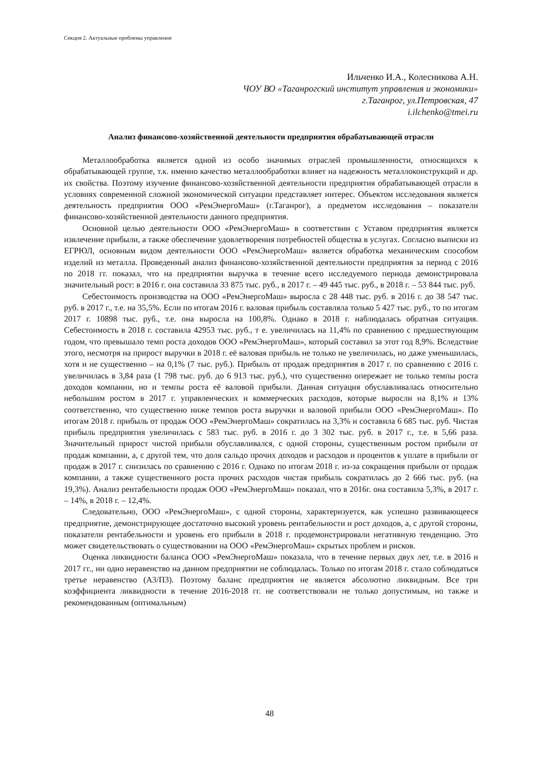Секция 2. Актуальные проблемы управления
Ильченко И.А., Колесникова А.Н.
ЧОУ ВО «Таганрогский институт управления и экономики»
г.Таганрог, ул.Петровская, 47
i.ilchenko@tmei.ru
Анализ финансово-хозяйственной деятельности предприятия обрабатывающей отрасли
Металлообработка является одной из особо значимых отраслей промышленности, относящихся к обрабатывающей группе, т.к. именно качество металлообработки влияет на надежность металлоконструкций и др. их свойства. Поэтому изучение финансово-хозяйственной деятельности предприятия обрабатывающей отрасли в условиях современной сложной экономической ситуации представляет интерес. Объектом исследования является деятельность предприятия ООО «РемЭнергоМаш» (г.Таганрог), а предметом исследования – показатели финансово-хозяйственной деятельности данного предприятия.
Основной целью деятельности ООО «РемЭнергоМаш» в соответствии с Уставом предприятия является извлечение прибыли, а также обеспечение удовлетворения потребностей общества в услугах. Согласно выписки из ЕГРЮЛ, основным видом деятельности ООО «РемЭнергоМаш» является обработка механическим способом изделий из металла. Проведенный анализ финансово-хозяйственной деятельности предприятия за период с 2016 по 2018 гг. показал, что на предприятии выручка в течение всего исследуемого периода демонстрировала значительный рост: в 2016 г. она составила 33 875 тыс. руб., в 2017 г. – 49 445 тыс. руб., в 2018 г. – 53 844 тыс. руб.
Себестоимость производства на ООО «РемЭнергоМаш» выросла с 28 448 тыс. руб. в 2016 г. до 38 547 тыс. руб. в 2017 г., т.е. на 35,5%. Если по итогам 2016 г. валовая прибыль составляла только 5 427 тыс. руб., то по итогам 2017 г. 10898 тыс. руб., т.е. она выросла на 100,8%. Однако в 2018 г. наблюдалась обратная ситуация. Себестоимость в 2018 г. составила 42953 тыс. руб., т е. увеличилась на 11,4% по сравнению с предшествующим годом, что превышало темп роста доходов ООО «РемЭнергоМаш», который составил за этот год 8,9%. Вследствие этого, несмотря на прирост выручки в 2018 г. её валовая прибыль не только не увеличилась, но даже уменьшилась, хотя и не существенно – на 0,1% (7 тыс. руб.). Прибыль от продаж предприятия в 2017 г. по сравнению с 2016 г. увеличилась в 3,84 раза (1 798 тыс. руб. до 6 913 тыс. руб.), что существенно опережает не только темпы роста доходов компании, но и темпы роста её валовой прибыли. Данная ситуация обуславливалась относительно небольшим ростом в 2017 г. управленческих и коммерческих расходов, которые выросли на 8,1% и 13% соответственно, что существенно ниже темпов роста выручки и валовой прибыли ООО «РемЭнергоМаш». По итогам 2018 г. прибыль от продаж ООО «РемЭнергоМаш» сократилась на 3,3% и составила 6 685 тыс. руб. Чистая прибыль предприятия увеличилась с 583 тыс. руб. в 2016 г. до 3 302 тыс. руб. в 2017 г., т.е. в 5,66 раза. Значительный прирост чистой прибыли обуславливался, с одной стороны, существенным ростом прибыли от продаж компании, а, с другой тем, что доля сальдо прочих доходов и расходов и процентов к уплате в прибыли от продаж в 2017 г. снизилась по сравнению с 2016 г. Однако по итогам 2018 г. из-за сокращения прибыли от продаж компании, а также существенного роста прочих расходов чистая прибыль сократилась до 2 666 тыс. руб. (на 19,3%). Анализ рентабельности продаж ООО «РемЭнергоМаш» показал, что в 2016г. она составила 5,3%, в 2017 г. – 14%, в 2018 г. – 12,4%.
Следовательно, ООО «РемЭнергоМаш», с одной стороны, характеризуется, как успешно развивающееся предприятие, демонстрирующее достаточно высокий уровень рентабельности и рост доходов, а, с другой стороны, показатели рентабельности и уровень его прибыли в 2018 г. продемонстрировали негативную тенденцию. Это может свидетельствовать о существовании на ООО «РемЭнергоМаш» скрытых проблем и рисков.
Оценка ликвидности баланса ООО «РемЭнергоМаш» показала, что в течение первых двух лет, т.е. в 2016 и 2017 гг., ни одно неравенство на данном предприятии не соблюдалась. Только по итогам 2018 г. стало соблюдаться третье неравенство (А3/П3). Поэтому баланс предприятия не является абсолютно ликвидным. Все три коэффициента ликвидности в течение 2016-2018 гг. не соответствовали не только допустимым, но также и рекомендованным (оптимальным)
48